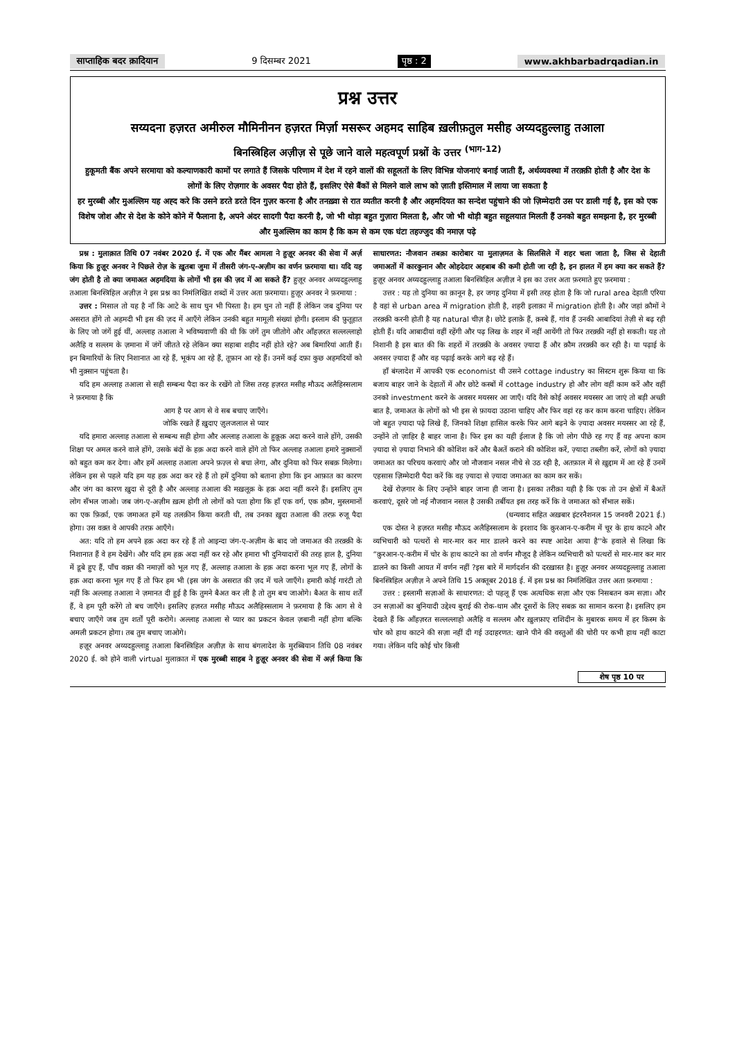साप्ताहिक बदर क़ादियान 9 दिसम्बर 2021 पृष्ठ : 2 www.akhbarbadrqadian.in
प्रश्न उत्तर
सय्यदना हज़रत अमीरुल मौमिनीनन हज़रत मिर्ज़ा मसरूर अहमद साहिब ख़लीफ़तुल मसीह अय्यदहुल्लाहु तआला
बिनस्त्रिहिल अज़ीज़ से पूछे जाने वाले महत्वपूर्ण प्रश्नों के उत्तर <sup>(भाग-12)</sup>
हुकूमती बैंक अपने सरमाया को कल्याणकारी कामों पर लगाते हैं जिसके परिणाम में देश में रहने वालों की सहूलतों के लिए विभिन्न योजनाएं बनाई जाती हैं, अर्थव्यवस्था में तरक़्क़ी होती है और देश के लोगों के लिए रोज़गार के अवसर पैदा होते हैं, इसलिए ऐसे बैंकों से मिलने वाले लाभ को ज़ाती इस्तिमाल में लाया जा सकता है
हर मुरब्बी और मुअल्लिम यह अह्द करे कि उसने डरते डरते दिन गुज़र करना है और तनख़्वा से रात व्यतीत करनी है और अहमदियत का सन्देश पहुंचाने की जो ज़िम्मेदारी उस पर डाली गई है, इस को एक विशेष जोश और से देश के कोने कोने में फैलाना है, अपने अंदर सादगी पैदा करनी है, जो भी थोड़ा बहुत गुज़ारा मिलता है, और जो भी थोड़ी बहुत सहूलयात मिलती हैं उनको बहुत समझना है, हर मुरब्बी और मुअल्लिम का काम है कि कम से कम एक घंटा तहज्जुद की नमाज़ पढ़े
प्रश्न : मुलाक़ात तिथि 07 नवंबर 2020 ई. में एक और मैंबर आमला ने हुज़ूर अनवर की सेवा में अर्ज़ किया कि हुज़ूर अनवर ने पिछले रोज़ के ख़ुतबा जुमा में तीसरी जंग-ए-अज़ीम का वर्णन फ़रमाया था। यदि यह जंग होती है तो क्या जमाअत अहमदिया के लोगों भी इस की ज़द में आ सकते हैं? हुज़ूर अनवर अय्यदहुल्लाहु तआला बिनस्त्रिहिल अज़ीज़ ने इस प्रश्न का निमंलिखित शब्दों में उत्तर अता फ़रमाया। हुज़ूर अनवर ने फ़रमाया :
उत्तर : मिसाल तो यह है नाँ कि आटे के साथ घुन भी पिस्ता है। हम घुन तो नहीं हैं लेकिन जब दुनिया पर असरात होंगे तो अहमदी भी इस की ज़द में आएँगे लेकिन उनकी बहुत मामूली संख्यां होगी। इस्लाम की फ़ुतूहात के लिए जो जंगें हुई थीं, अल्लाह तआला ने भविष्यवाणी की थी कि जंगें तुम जीतोगे और आँहज़रत सल्लल्लाहो अलैहि व सल्लम के ज़माना में जंगें जीतते रहे लेकिन क्या सहाबा शहीद नहीं होते रहे? अब बिमारियां आती हैं। इन बिमारियों के लिए निशानात आ रहे हैं, भूकंप आ रहे हैं, तूफ़ान आ रहे हैं। उनमें कई दफ़ा कुछ अहमदियों को भी नुक़्सान पहुंचता है।
यदि हम अल्लाह तआला से सही सम्बन्ध पैदा कर के रखेंगे तो जिस तरह हज़रत मसीह मौऊद अलैहिस्सलाम ने फ़रमाया है कि
आग है पर आग से वे सब बचाए जाएँगे।
जोकि रखते हैं ख़ुदाए ज़ुलजलाल से प्यार
यदि हमारा अल्लाह तआला से सम्बन्ध सही होगा और अल्लाह तआला के हुक़ूक़ अदा करने वाले होंगे, उसकी शिक्षा पर अमल करने वाले होंगे, उसके बंदों के हक़ अदा करने वाले होंगे तो फिर अल्लाह तआला हमारे नुक़्सानों को बहुत कम कर देगा। और हमें अल्लाह तआला अपने फ़ज़्ल से बचा लेगा, और दुनिया को फिर सबक़ मिलेगा। लेकिन इस से पहले यदि हम यह हक़ अदा कर रहे हैं तो हमें दुनिया को बताना होगा कि इन आफ़ात का कारण और जंग का कारण ख़ुदा से दूरी है और अल्लाह तआला की मख़लूक़ के हक़ अदा नहीं करने हैं। इसलिए तुम लोग सँभल जाओ। जब जंग-ए-अज़ीम ख़त्म होगी तो लोगों को पता होगा कि हाँ एक वर्ग, एक क़ौम, मुस्लमानों का एक फ़िर्क़ा, एक जमाअत हमें यह तलक़ीन किया करती थी, तब उनका ख़ुदा तआला की तरफ़ रुजू पैदा होगा। उस वक़्त वे आपकी तरफ़ आएँगे।
अत: यदि तो हम अपने हक़ अदा कर रहे हैं तो आइन्दा जंग-ए-अज़ीम के बाद जो जमाअत की तरक़्क़ी के निशानात हैं वे हम देखेंगे। और यदि हम हक़ अदा नहीं कर रहे और हमारा भी दुनियादारों की तरह हाल है, दुनिया में डूबे हुए हैं, पाँच वक़्त की नमाज़ों को भूल गए हैं, अल्लाह तआला के हक़ अदा करना भूल गए हैं, लोगों के हक़ अदा करना भूल गए हैं तो फिर हम भी (इस जंग के असरात की ज़द में चले जाएँगे। हमारी कोई गारंटी तो नहीं कि अल्लाह तआला ने ज़मानत दी हुई है कि तुमने बैअत कर ली है तो तुम बच जाओगे। बैअत के साथ शर्तें हैं, वे हम पूरी करेंगे तो बच जाएँगे। इसलिए हज़रत मसीह मौऊद अलैहिस्सलाम ने फ़रमाया है कि आग से वे बचाए जाएँगे जब तुम शर्तों पूरी करोगे। अल्लाह तआला से प्यार का प्रकटन केवल ज़बानी नहीं होगा बल्कि अमली प्रकटन होगा। तब तुम बचाए जाओगे।
हज़ूर अनवर अय्यदहुल्लाहु तआला बिनस्त्रिहिल अज़ीज़ के साथ बंगलादेश के मुरब्बियान तिथि 08 नवंबर 2020 ई. को होने वाली virtual मुलाक़ात में एक मुरब्बी साहब ने हुज़ूर अनवर की सेवा में अर्ज़ किया कि साधारणत: नौजवान तबक़ा कारोबार या मुलाज़मत के सिलसिले में शहर चला जाता है, जिस से देहाती जमाअतों में कारकुनान और ओहदेदार अहबाब की कमी होती जा रही है, इन हालत में हम क्या कर सकते हैं? हुज़ूर अनवर अय्यदहुल्लाहु तआला बिनस्त्रिहिल अज़ीज़ ने इस का उत्तर अता फ़रमाते हुए फ़रमाया :
उत्तर : यह तो दुनिया का क़ानून है, हर जगह दुनिया में इसी तरह होता है कि जो rural area देहाती एरिया है वहां से urban area में migration होती है, शहरी इलाक़ा में migration होती है। और जहां क़ौमों ने तरक़्क़ी करनी होती है यह natural चीज़ है। छोटे इलाक़े हैं, क़स्बे हैं, गांव हैं उनकी आबादियां तेज़ी से बढ़ रही होती हैं। यदि आबादीयां वहीं रहेंगी और पढ़ लिख के शहर में नहीं आयेंगी तो फिर तरक़्क़ी नहीं हो सकती। यह तो निशानी है इस बात की कि शहरों में तरक़्क़ी के अवसर ज़्यादा हैं और क़ौम तरक़्क़ी कर रही है। या पढ़ाई के अवसर ज़्यादा हैं और वह पढ़ाई करके आगे बढ़ रहे हैं।
हाँ बंग्लादेश में आपकी एक economist थी उसने cottage industry का सिस्टम शुरू किया था कि बजाय बाहर जाने के देहातों में और छोटे कस्बों में cottage industry हो और लोग वहीं काम करें और वहीं उनको investment करने के अवसर मयस्सर आ जाएँ। यदि वैसे कोई अवसर मयस्सर आ जाएं तो बड़ी अच्छी बात है, जमाअत के लोगों को भी इस से फ़ायदा उठाना चाहिए और फिर वहां रह कर काम करना चाहिए। लेकिन जो बहुत ज़्यादा पढ़े लिखे हैं, जिनको शिक्षा हासिल करके फिर आगे बढ़ने के ज़्यादा अवसर मयस्सर आ रहे हैं, उन्होंने तो ज़ाहिर है बाहर जाना है। फिर इस का यही ईलाज है कि जो लोग पीछे रह गए हैं वह अपना काम ज़्यादा से ज़्यादा निभाने की कोशिश करें और बैअतें कराने की कोशिश करें, ज़्यादा तब्लीग़ करें, लोगों को ज़्यादा जमाअत का परिचय करवाएं और जो नौजवान नसल नीचे से उठ रही है, अतफ़ाल में से ख़ुद्दाम में आ रहे हैं उनमें एहसास ज़िम्मेदारी पैदा करें कि वह ज़्यादा से ज़्यादा जमाअत का काम कर सकें।
देखें रोज़गार के लिए उन्होंने बाहर जाना ही जाना है। इसका तरीक़ा यही है कि एक तो उन क्षेत्रों में बैअतें करवाएं, दूसरे जो नई नौजवान नसल है उसकी तर्बीयत इस तरह करें कि वे जमाअत को सँभाल सकें।
(धन्यवाद सहित अख़बार इंटरनैशनल 15 जनवरी 2021 ई.)
एक दोस्त ने हज़रत मसीह मौऊद अलैहिस्सलाम के इरशाद कि क़ुरआन-ए-करीम में चूर के हाथ काटने और व्यभिचारी को पत्थरों से मार-मार कर मार डालने करने का स्पष्ट आदेश आया है''के हवाले से लिखा कि “क़ुरआन-ए-करीम में चोर के हाथ काटने का तो वर्णन मौजूद है लेकिन व्यभिचारी को पत्थरों से मार-मार कर मार डालने का किसी आयत में वर्णन नहीं ?इस बारे में मार्गदर्शन की दरख़ास्त है। हुज़ूर अनवर अय्यदहुल्लाहु तआला बिनस्त्रिहिल अज़ीज़ ने अपने तिथि 15 अक्तूबर 2018 ई. में इस प्रश्न का निमंलिखित उत्तर अता फ़रमाया :
उत्तर : इस्लामी सज़ाओं के साधारणत: दो पहलू हैं एक अत्यधिक सज़ा और एक निसबतन कम सज़ा। और उन सज़ाओं का बुनियादी उद्देश्य बुराई की रोक-थाम और दूसरों के लिए सबक़ का सामान करना है। इसलिए हम देखते हैं कि आँहज़रत सल्लल्लाहो अलैहि व सल्लम और ख़ुलफ़ाए राशिदीन के मुबारक समय में हर किस्म के चोर को हाथ काटने की सज़ा नहीं दी गई उदाहरणत: खाने पीने की वस्तुओं की चोरी पर कभी हाथ नहीं काटा गया। लेकिन यदि कोई चोर किसी
शेष पृष्ठ 10 पर